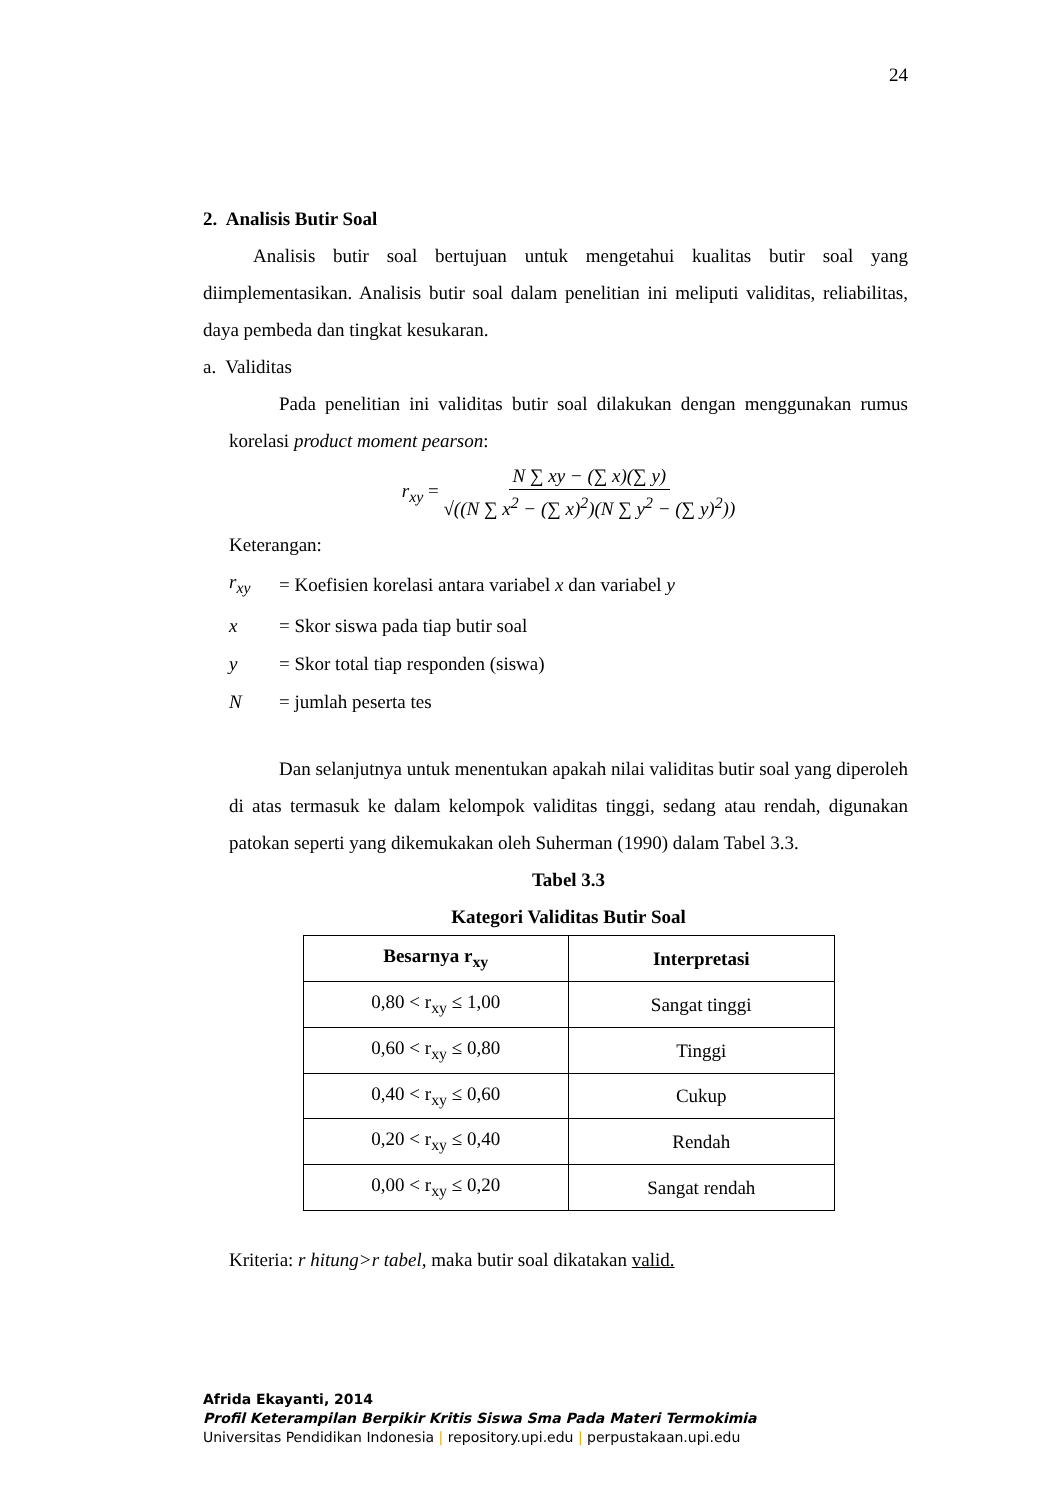24
2. Analisis Butir Soal
Analisis butir soal bertujuan untuk mengetahui kualitas butir soal yang diimplementasikan. Analisis butir soal dalam penelitian ini meliputi validitas, reliabilitas, daya pembeda dan tingkat kesukaran.
a. Validitas
Pada penelitian ini validitas butir soal dilakukan dengan menggunakan rumus korelasi product moment pearson:
r<sub>xy</sub> = N ∑ xy − (∑ x)(∑ y) √((N ∑ x<sup>2</sup> − (∑ x)<sup>2</sup>)(N ∑ y<sup>2</sup> − (∑ y)<sup>2</sup>))
Keterangan:
| r<sub>xy</sub> | = Koefisien korelasi antara variabel x dan variabel y |
| x | = Skor siswa pada tiap butir soal |
| y | = Skor total tiap responden (siswa) |
| N | = jumlah peserta tes |
Dan selanjutnya untuk menentukan apakah nilai validitas butir soal yang diperoleh di atas termasuk ke dalam kelompok validitas tinggi, sedang atau rendah, digunakan patokan seperti yang dikemukakan oleh Suherman (1990) dalam Tabel 3.3.
Tabel 3.3
Kategori Validitas Butir Soal
| Besarnya r<sub>xy</sub> | Interpretasi |
| --- | --- |
| 0,80 < r<sub>xy</sub> ≤ 1,00 | Sangat tinggi |
| 0,60 < r<sub>xy</sub> ≤ 0,80 | Tinggi |
| 0,40 < r<sub>xy</sub> ≤ 0,60 | Cukup |
| 0,20 < r<sub>xy</sub> ≤ 0,40 | Rendah |
| 0,00 < r<sub>xy</sub> ≤ 0,20 | Sangat rendah |
Kriteria: r hitung>r tabel, maka butir soal dikatakan valid.
Afrida Ekayanti, 2014
Profil Keterampilan Berpikir Kritis Siswa Sma Pada Materi Termokimia
Universitas Pendidikan Indonesia | repository.upi.edu | perpustakaan.upi.edu